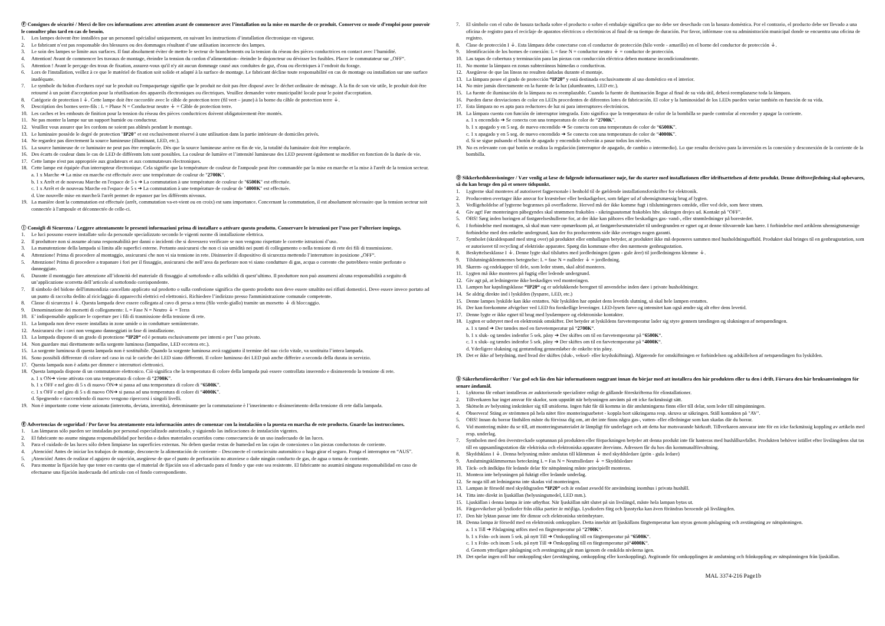Ⓕ Consignes de sécurité / Merci de lire ces informations avec attention avant de commencer avec l’installation ou la mise en marche de ce produit. Conservez ce mode d’emploi pour pouvoir le consulter plus tard en cas de besoin.
1. Les lampes doivent être installées par un personnel spécialisé uniquement, en suivant les instructions d’installation électronique en vigueur.
2. Le fabricant n’est pas responsable des blessures ou des dommages résultant d’une utilisation incorrecte des lampes.
3. Le soin des lampes se limite aux surfaces. Il faut absolument éviter de mettre le secteur de branchements ou la tension du réseau des pièces conductrices en contact avec l’humidité.
4. Attention! Avant de commencer les travaux de montage, éteindre la tension du cordon d’alimentation– éteindre le disjoncteur ou dévisser les fusibles. Placer le commutateur sur „OFF“.
5. Attention ! Avant le perçage des trous de fixation, assurez-vous qu'il n'y ait aucun dommage causé aux conduites de gaz, d'eau ou électriques à l’endroit du forage.
6. Lors de l'installation, veillez à ce que le matériel de fixation soit solide et adapté à la surface de montage. Le fabricant décline toute responsabilité en cas de montage ou installation sur une surface inadéquate.
7. Le symbole du bidon d'ordures rayé sur le produit ou l'empaquetage signifie que le produit ne doit pas être disposé avec le déchet ordinaire de ménage. À la fin de son vie utile, le produit doit être retourné à un point d'acceptation pour la réutilisation des appareils électroniques ou électriques. Veuillez demander votre municipalité locale pour le point d'acceptation.
8. Catégorie de protection I ⏚. Cette lampe doit être raccordée avec le câble de protection terre (fil vert – jaune) à la borne du câble de protection terre ⏚.
9. Description des bornes serre-fils : L = Phase N = Conducteur neutre ⏚ = Câble de protection terre.
10. Les caches et les embouts de finition pour la tension du réseau des pièces conductrices doivent obligatoirement être montés.
11. Ne pas monter la lampe sur un support humide ou conducteur.
12. Veuillez vous assurer que les cordons ne soient pas abîmés pendant le montage.
13. Le luminaire possède le degré de protection "IP20" et est exclusivement réservé à une utilisation dans la partie intérieure de domiciles privés.
14. Ne regardez pas directement la source lumineuse (illuminant, LED, etc.).
15. La source lumineuse de ce luminaire ne peut pas être remplacée. Dès que la source lumineuse arrive en fin de vie, la totalité du luminaire doit être remplacée.
16. Des écarts de couleur dans le cas de LED de différents lots sont possibles. La couleur de lumière et l’intensité lumineuse des LED peuvent également se modifier en fonction de la durée de vie.
17. Cette lampe n'est pas appropriée aux gradateurs et aux commutateurs électroniques.
18. Cette lampe est équipée d'un interrupteur électronique. Cela signifie que la température de couleur de l'ampoule peut être commandée par la mise en marche et la mise à l'arrêt de la tension secteur.
a. 1 x Marche ➔ La mise en marche est effectuée avec une température de couleur de "2700K".
b. 1 x Arrêt et de nouveau Marche en l'espace de 5 s ➔ La commutation à une température de couleur de "6500K" est effectuée.
c. 1 x Arrêt et de nouveau Marche en l'espace de 5 s ➔ La commutation à une température de couleur de "4000K" est effectuée.
d. Une nouvelle mise en marche/à l'arrêt permet de repasser par les différents niveaux.
19. La manière dont la commutation est effectuée (arrêt, commutation va-et-vient ou en croix) est sans importance. Concernant la commutation, il est absolument nécessaire que la tension secteur soit connectée à l'ampoule et déconnectée de celle-ci.
Ⓘ Consigli di Sicurezza / Leggere attentamente le presenti informazioni prima di installare o attivare questo prodotto. Conservare le istruzioni per l’uso per l’ulteriore impiego.
1. Le luci possono essere installate solo da personale specializzato secondo le vigenti norme di installazione elettrica.
2. Il produttore non si assume alcuna responsabilità per danni o incidenti che si dovessero verificare se non vengono rispettate le corrette istruzioni d’uso.
3. La manutenzione della lampada si limita alle superfici esterne. Pertanto assicurarsi che non ci sia umidità nei punti di collegamento o nella tensione di rete dei fili di trasmissione.
4. Attenzione! Prima di procedere al montaggio, assicurarsi che non vi sia tensione in rete. Disinserire il dispositivo di sicurezza mettendo l’interruttore in posizione „OFF“.
5. Attenzione! Prima di procedere a trapanare i fori per il fissaggio, assicurarsi che nell’area da perforare non vi siano condutture di gas, acqua o corrente che potrebbero venire perforate o danneggiate.
6. Durante il montaggio fare attenzione all’idoneità del materiale di fissaggio al sottofondo e alla solidità di quest’ultimo. Il produttore non può assumersi alcuna responsabilità a seguito di un’applicazione scorretta dell’articolo al sottofondo corrispondente.
7. Il simbolo del bidone dell'immondizia cancellato applicato sul prodotto o sulla confezione significa che questo prodotto non deve essere smaltito nei rifiuti domestici. Deve essere invece portato ad un punto di raccolta dedito al riciclaggio di apparecchi elettrici ed elettronici. Richiedere l’indirizzo presso l'amministrazione comunale competente.
8. Classe di sicurezza I ⏚. Questa lampada deve essere collegata al cavo di presa a terra (filo verde-giallo) tramite un morsetto ⏚ di bloccaggio.
9. Denominazione dei morsetti di collegamento: L = Fase N = Neutro ⏚ = Terra
10. E’ indispensabile applicare le coperture per i fili di trasmissione della tensione di rete.
11. La lampada non deve essere installata in zone umide o in condutture semiinterrate.
12. Assicurarsi che i cavi non vengano danneggiati in fase di installazione.
13. La lampada dispone di un grado di protezione “IP20“ ed è pensata esclusivamente per interni e per l’uso privato.
14. Non guardare mai direttamente nella sorgente luminosa (lampadine, LED eccetera etc.).
15. La sorgente luminosa di questa lampada non è sostituibile. Quando la sorgente luminosa avrà raggiunto il termine del suo ciclo vitale, va sostituita l’intera lampada.
16. Sono possibili differenze di colore nel caso in cui le cariche dei LED siano differenti. Il colore luminoso dei LED può anche differire a seconda della durata in servizio.
17. Questa lampada non è adatta per dimmer e interruttori elettronici.
18. Questa lampada dispone di un commutatore elettronico. Ciò significa che la temperatura di colore della lampada può essere controllata inserendo e disinserendo la tensione di rete.
a. 1 x ON➔ viene attivata con una temperatura di colore di “2700K”.
b. 1 x OFF e nel giro di 5 s di nuovo ON➔ si passa ad una temperatura di colore di “6500K”.
c. 1 x OFF e nel giro di 5 s di nuovo ON➔ si passa ad una temperatura di colore di “4000K”.
d. Spegnendo e riaccendendo di nuovo vengono ripercorsi i singoli livelli.
19. Non è importante come viene azionata (interrotta, deviata, invertita), determinante per la commutazione è l’inserimento e disinserimento della tensione di rete dalla lampada.
Ⓔ Advertencias de seguridad / Por favor lea atentamente esta información antes de comenzar con la instalación o la puesta en marcha de este producto. Guarde las instrucciones.
1. Las lámparas sólo pueden ser instaladas por personal especializado autorizado, y siguiendo las indicaciones de instalación vigentes.
2. El fabricante no asume ninguna responsabilidad por heridas o daños materiales ocurridos como consecuencia de un uso inadecuado de las luces.
3. Para el cuidado de las luces sólo deben limpiarse las superficies externas. No deben quedar restas de humedad en las cajas de conexiones o las piezas conductoras de corriente.
4. ¡Atención! Antes de iniciar los trabajos de montaje, desconecte la alimentación de corriente – Desconecte el cortacircuito automático o haga girar el seguro. Ponga el interruptor en “AUS”.
5. ¡Atención! Antes de realizar el agujero de sujeción, asegúrese de que el punto de perforación no atraviese o dañe ningún conducto de gas, de agua o toma de corriente.
6. Para montar la fijación hay que tener en cuenta que el material de fijación sea el adecuado para el fondo y que este sea resistente. El fabricante no asumirá ninguna responsabilidad en caso de efectuarse una fijación inadecuada del artículo con el fondo correspondiente.
7. El símbolo con el cubo de basura tachada sobre el producto o sobre el embalaje significa que no debe ser desechado con la basura doméstica. Por el contrario, el producto debe ser llevado a una oficina de registro para el reciclaje de aparatos eléctricos o electrónicos al final de su tiempo de duración. Por favor, infórmase con su administración municipal donde se encuentra una oficina de registro.
8. Clase de protección I ⏚. Esta lámpara debe conectarse con el conductor de protección (hilo verde - amarillo) en el borne del conductor de protección ⏚.
9. Identificación de los bornes de conexión: L = fase N = conductor neutro ⏚ = conductor de protección.
10. Las tapas de cobertura y terminación para las piezas con conducción eléctrica deben montarse incondicionalmente.
11. No montar la lámpara en zonas subterráneas húmedas o conductivas.
12. Asegúrese de que las líneas no resulten dañadas durante el montaje.
13. La lámpara posee el grado de protección “IP20” y está destinada exclusivamente al uso doméstico en el interior.
14. No mire jamás directamente en la fuente de la luz (alumbrantes, LED etc.).
15. La fuente de iluminación de la lámpara no es reemplazable. Cuando la fuente de iluminación llegue al final de su vida útil, deberá reemplazarse toda la lámpara.
16. Pueden darse desviaciones de color en LEDs procedentes de diferentes lotes de fabricación. El color y la luminosidad de los LEDs pueden variar también en función de su vida.
17. Esta lámpara no es apta para reductores de luz ni para interruptores electrónicos.
18. La lámpara cuenta con función de interruptor integrada. Esto significa que la temperatura de color de la bombilla se puede controlar al encender y apagar la corriente.
a. 1 x encendido ➔ Se conecta con una temperatura de color de “2700K”.
b. 1 x apagado y en 5 seg. de nuevo encendido ➔ Se conecta con una temperatura de color de “6500K”.
c. 1 x apagado y en 5 seg. de nuevo encendido ➔ Se conecta con una temperatura de color de “4000K”.
d. Si se sigue pulsando el botón de apagado y encendido volverán a pasar todos los niveles.
19. No es relevante con qué botón se realiza la regulación (interruptor de apagado, de cambio o intermedio). Lo que resulta decisivo para la inversión es la conexión y desconexión de la corriente de la bombilla.
Ⓓ Sikkerhedshenvisninger / Vær venlig at læse de følgende informationer nøje, før du starter med installationen eller idriftsættelsen af dette produkt. Denne driftsvejledning skal opbevares, så du kan bruge den på et senere tidspunkt.
1. Lygterne skal monteres af autoriseret fagpersonale i henhold til de gældende installationsforskrifter for elektronik.
2. Producenten overtager ikke ansvar for kvæstelser eller beskadigelser, som følger ud af uhensigtsmæssig brug af lygten.
3. Vedligeholdelse af lygterne begrænses på overfladerne. Herved må der ikke komme fugt i tilslutningernes område, eller ved dele, som fører strøm.
4. Giv agt! Før monteringen påbegyndes skal strømmen frakobles - sikringsautomat frakobles hhv. sikringen drejes ud. Kontakt på "OFF".
5. OBS! Sørg inden boringen af fastgørelseshullerne for, at der ikke kan påbores eller beskadiges gas- vand-, eller strømledninger på borestedet.
6. I forbindelse med montagen, så skal man være opmærksom på, at fastgørelsesmaterialet til undergrunden er egnet og at denne tilsvarende kan bære. I forbindelse med artiklens uhensigtsmæssige forbindelse med den enkelte undergrund, kan der fra producentens side ikke overtages nogen garanti.
7. Symbolet (skraldespand med streg over) på produktet eller emballagen betyder, at produktet ikke må deponeres sammen med husholdningsaffald. Produktet skal bringes til en genbrugsstation, som er autoriseret til recycling af elektriske apparater. Spørg din kommune efter den nærmeste genbrugsstation.
8. Beskyttelsesklasse I ⏚. Denne lygte skal tilsluttes med jordledningen (grøn - gule årer) til jordledningens klemme ⏚.
9. Tilslutningsklemmernes betegnelse: L = fase N = nulleder ⏚ = jordledning.
10. Skærm- og endekapper til dele, som leder strøm, skal altid monteres.
11. Lygten må ikke monteres på fugtig eller ledende undergrund.
12. Giv agt på, at ledningerne ikke beskadiges ved monteringen.
13. Lampen har kapslingsklasse “IP20“ og er udelukkende beregnet til anvendelse inden døre i private husholdninger.
14. Se aldrig direkte ind i lyskilden (lyspære, LED, etc.)
15. Denne lampes lyskilde kan ikke erstattes. Når lyskilden har opnået dens levetids slutning, så skal hele lampen erstattes.
16. Der kan forekomme afvigelser ved LED fra forskellige leveringer. LED-lysets farve og intensitet kan også ændre sig alt efter dens levetid.
17. Denne lygte er ikke egnet til brug med lysdæmpere og elektroniske kontakter.
18. Lygten er udstyret med en elektronisk omskifter. Det betyder at lyskildens farvetemperatur lader sig styre gennem tændingen og slukningen af netspændingen.
a. 1 x tænd ➔ Der tændes med en farvetemperatur på “2700K“.
b. 1 x sluk- og tændes indenfor 5 sek. påny ➔ Der skiftes om til en farvetemperatur på “6500K“.
c. 1 x sluk- og tændes indenfor 5 sek. påny ➔ Der skiftes om til en farvetemperatur på “4000K“.
d. Yderligere slukning og gentænding gennemløber de enkelte trin påny.
19. Det er ikke af betydning, med hvad der skiftes (sluk-, veksel- eller krydsskiftning). Afgørende for omskiftningen er forbindelsen og adskillelsen af netspændingen fra lyskilden.
Ⓢ Säkerhetsföreskrifter / Var god och läs den här informationen noggrant innan du börjar med att installera den här produkten eller ta den i drift. Förvara den här bruksanvisningen för senare ändamål.
1. Lyktorna får enbart installeras av auktoriserade specialister enligt de gällande föreskrifterna för elinstallationer.
2. Tillverkaren har inget ansvar för skador, som uppstått när belysningen använts på ett icke fackmässigt sätt.
3. Skötseln av belysning inskränker sig till utsidorna. Ingen fukt får då komma in där anslutningarna finns eller till delar, som leder till nätspänningen.
4. Observera! Stäng av strömmen på hela nätet före monteringsarbetet - koppla bort säkringarna resp. skruva ur säkringen. Ställ kontakten på "AV".
5. OBS! Innan du borrar fästhålen måste du förvissa dig om, att det inte finns några gas-, vatten- eller elledningar som kan skadas där du borrar.
6. Vid montering måste du se till, att monteringsmaterialet är lämpligt för underlaget och att detta har motsvarande bärkraft. Tillverkaren ansvarar inte för en icke fackmässig koppling av artikeln med resp. underlag.
7. Symbolen med den överstreckade soptunnan på produkten eller förpackningen betyder att denna produkt inte får hanteras med hushållsavfallet. Produkten behöver istället efter livslängdens slut tas till en uppsamlingsstation där elektriska och elektroniska apparater återvinns. Adressen får du hos din kommunalförvaltning.
8. Skyddsklass I ⏚. Denna belysning måste anslutas till klämman ⏚ med skyddsledare (grön - gula ledare)
9. Anslutningsklämmornas beteckning L = Fas N = Neutralledare ⏚ = Skyddsledare
10. Täck- och ändkåpa för ledande delar för nätspänning måste principiellt monteras.
11. Montera inte belysningen på fuktigt eller ledande underlag.
12. Se noga till att ledningarna inte skadas vid monteringen.
13. Lampan är försedd med skyddsgraden “IP20“ och är endast avsedd för användning inomhus i privata hushåll.
14. Titta inte direkt in ljuskällan (belysningsmedel, LED mm.).
15. Ljuskällan i denna lampa är inte utbytbar. När ljuskällan nått slutet på sin livslängd, måste hela lampan bytas ut.
16. Färgavvikelser på lysdioder från olika partier är möjliga. Lysdioders färg och ljusstyrka kan även förändras beroende på livslängden.
17. Den här lyktan passar inte för dimrar och elektroniska strömbrytare.
18. Denna lampa är försedd med en elektronisk omkopplare. Detta innebär att ljuskällans färgtemperatur kan styras genom påslagning och avstängning av nätspänningen.
a. 1 x Till ➔ Påslagning utförs med en färgtemperatur på “2700K“.
b. 1 x Från- och inom 5 sek. på nytt Till ➔ Omkoppling till en färgtemperatur på “6500K“.
c. 1 x Från- och inom 5 sek. på nytt Till ➔ Omkoppling till en färgtemperatur på“4000K“.
d. Genom ytterligare påslagning och avstängning går man igenom de enskilda nivåerna igen.
19. Det spelar ingen roll hur omkoppling sker (avstängning, omkoppling eller korskoppling). Avgörande för omkopplingen är anslutning och frånkoppling av nätspänningen från ljuskällan.
MAL 3374-216 Page1b